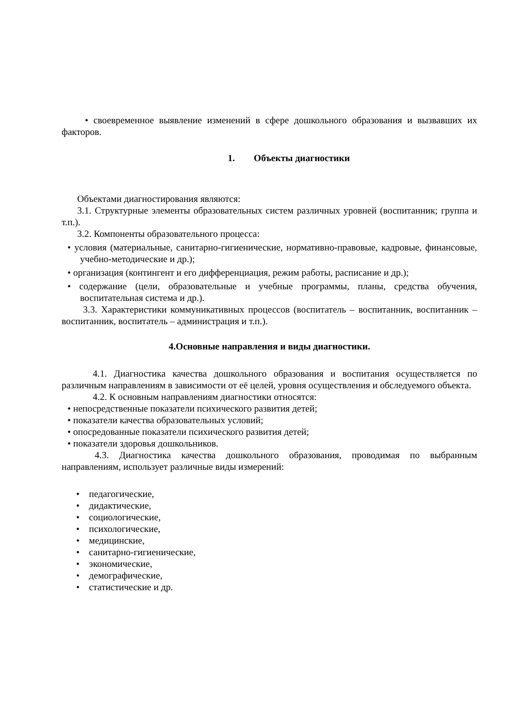• своевременное выявление изменений в сфере дошкольного образования и вызвавших их факторов.
1. Объекты диагностики
Объектами диагностирования являются:
3.1. Структурные элементы образовательных систем различных уровней (воспитанник; группа и т.п.).
3.2. Компоненты образовательного процесса:
• условия (материальные, санитарно-гигиенические, нормативно-правовые, кадровые, финансовые, учебно-методические и др.);
• организация (контингент и его дифференциация, режим работы, расписание и др.);
• содержание (цели, образовательные и учебные программы, планы, средства обучения, воспитательная система и др.).
3.3. Характеристики коммуникативных процессов (воспитатель – воспитанник, воспитанник – воспитанник, воспитатель – администрация и т.п.).
4.Основные направления и виды диагностики.
4.1. Диагностика качества дошкольного образования и воспитания осуществляется по различным направлениям в зависимости от её целей, уровня осуществления и обследуемого объекта.
4.2. К основным направлениям диагностики относятся:
• непосредственные показатели психического развития детей;
• показатели качества образовательных условий;
• опосредованные показатели психического развития детей;
• показатели здоровья дошкольников.
4.3. Диагностика качества дошкольного образования, проводимая по выбранным направлениям, использует различные виды измерений:
• педагогические,
• дидактические,
• социологические,
• психологические,
• медицинские,
• санитарно-гигиенические,
• экономические,
• демографические,
• статистические и др.